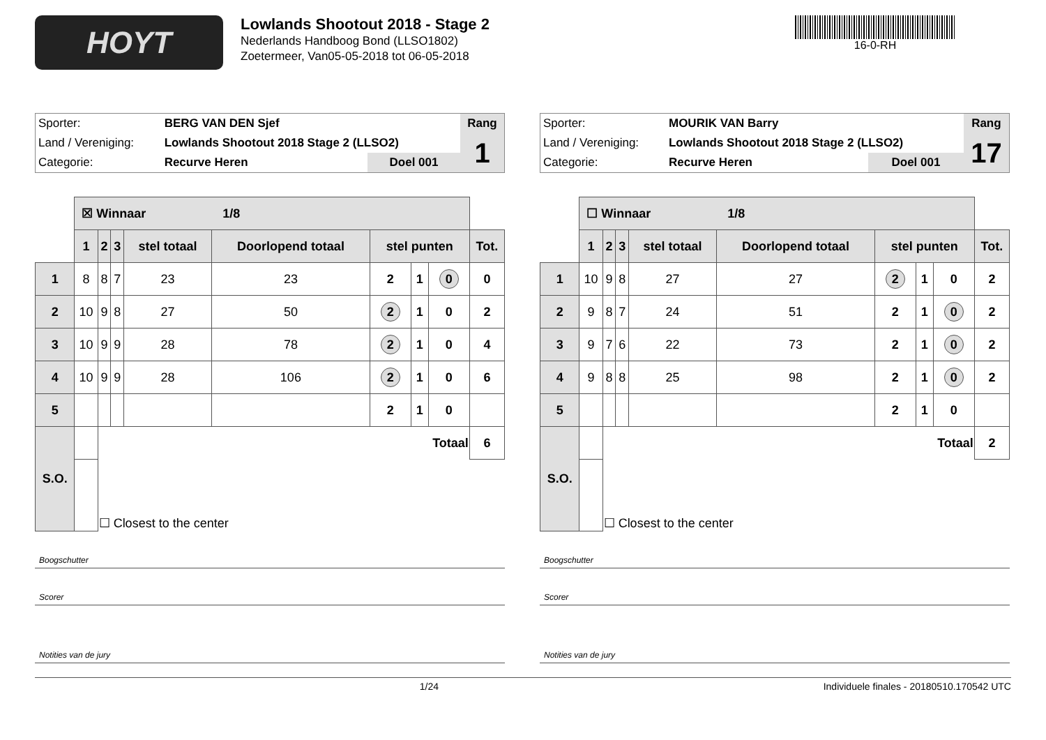HOYT
Lowlands Shootout 2018 - Stage 2
Nederlands Handboog Bond (LLSO1802)
Zoetermeer, Van05-05-2018 tot 06-05-2018
16-0-RH
| Sporter: | BERG VAN DEN Sjef | | Rang |
| Land / Vereniging: | Lowlands Shootout 2018 Stage 2 (LLSO2) | | 1 |
| Categorie: | Recurve Heren | Doel 001 | |
| | ☒ Winnaar 1/8 | | | | | | | | |
| | 1 | 2 | 3 | stel totaal | Doorlopend totaal | stel punten | | | Tot. |
| 1 | 8 | 8 | 7 | 23 | 23 | 2 | 1 | 0 | 0 |
| 2 | 10 | 9 | 8 | 27 | 50 | 2 | 1 | 0 | 2 |
| 3 | 10 | 9 | 9 | 28 | 78 | 2 | 1 | 0 | 4 |
| 4 | 10 | 9 | 9 | 28 | 106 | 2 | 1 | 0 | 6 |
| 5 | | | | | | 2 | 1 | 0 | |
| S.O. | | Totaal | | | | | | | 6 |
| | | ☐ Closest to the center | | | | | | | |
Boogschutter
Scorer
Notities van de jury
| Sporter: | MOURIK VAN Barry | | Rang |
| Land / Vereniging: | Lowlands Shootout 2018 Stage 2 (LLSO2) | | 17 |
| Categorie: | Recurve Heren | Doel 001 | |
| | ☐ Winnaar 1/8 | | | | | | | | |
| | 1 | 2 | 3 | stel totaal | Doorlopend totaal | stel punten | | | Tot. |
| 1 | 10 | 9 | 8 | 27 | 27 | 2 | 1 | 0 | 2 |
| 2 | 9 | 8 | 7 | 24 | 51 | 2 | 1 | 0 | 2 |
| 3 | 9 | 7 | 6 | 22 | 73 | 2 | 1 | 0 | 2 |
| 4 | 9 | 8 | 8 | 25 | 98 | 2 | 1 | 0 | 2 |
| 5 | | | | | | 2 | 1 | 0 | |
| S.O. | | Totaal | | | | | | | 2 |
| | | ☐ Closest to the center | | | | | | | |
Boogschutter
Scorer
Notities van de jury
1/24 Individuele finales - 20180510.170542 UTC